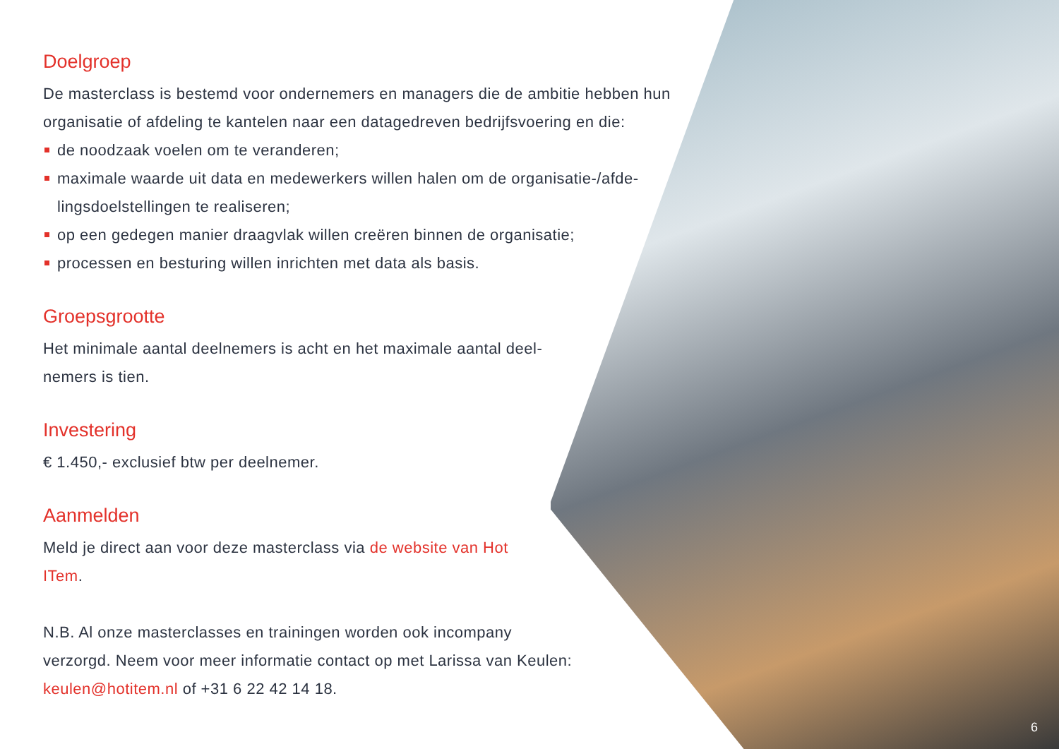Doelgroep
De masterclass is bestemd voor ondernemers en managers die de ambitie hebben hun organisatie of afdeling te kantelen naar een datagedreven bedrijfsvoering en die:
de noodzaak voelen om te veranderen;
maximale waarde uit data en medewerkers willen halen om de organisatie-/afde-lingsdoelstellingen te realiseren;
op een gedegen manier draagvlak willen creëren binnen de organisatie;
processen en besturing willen inrichten met data als basis.
Groepsgrootte
Het minimale aantal deelnemers is acht en het maximale aantal deel-nemers is tien.
Investering
€ 1.450,- exclusief btw per deelnemer.
Aanmelden
Meld je direct aan voor deze masterclass via de website van Hot ITem.
N.B. Al onze masterclasses en trainingen worden ook incompany verzorgd. Neem voor meer informatie contact op met Larissa van Keulen: keulen@hotitem.nl of +31 6 22 42 14 18.
6